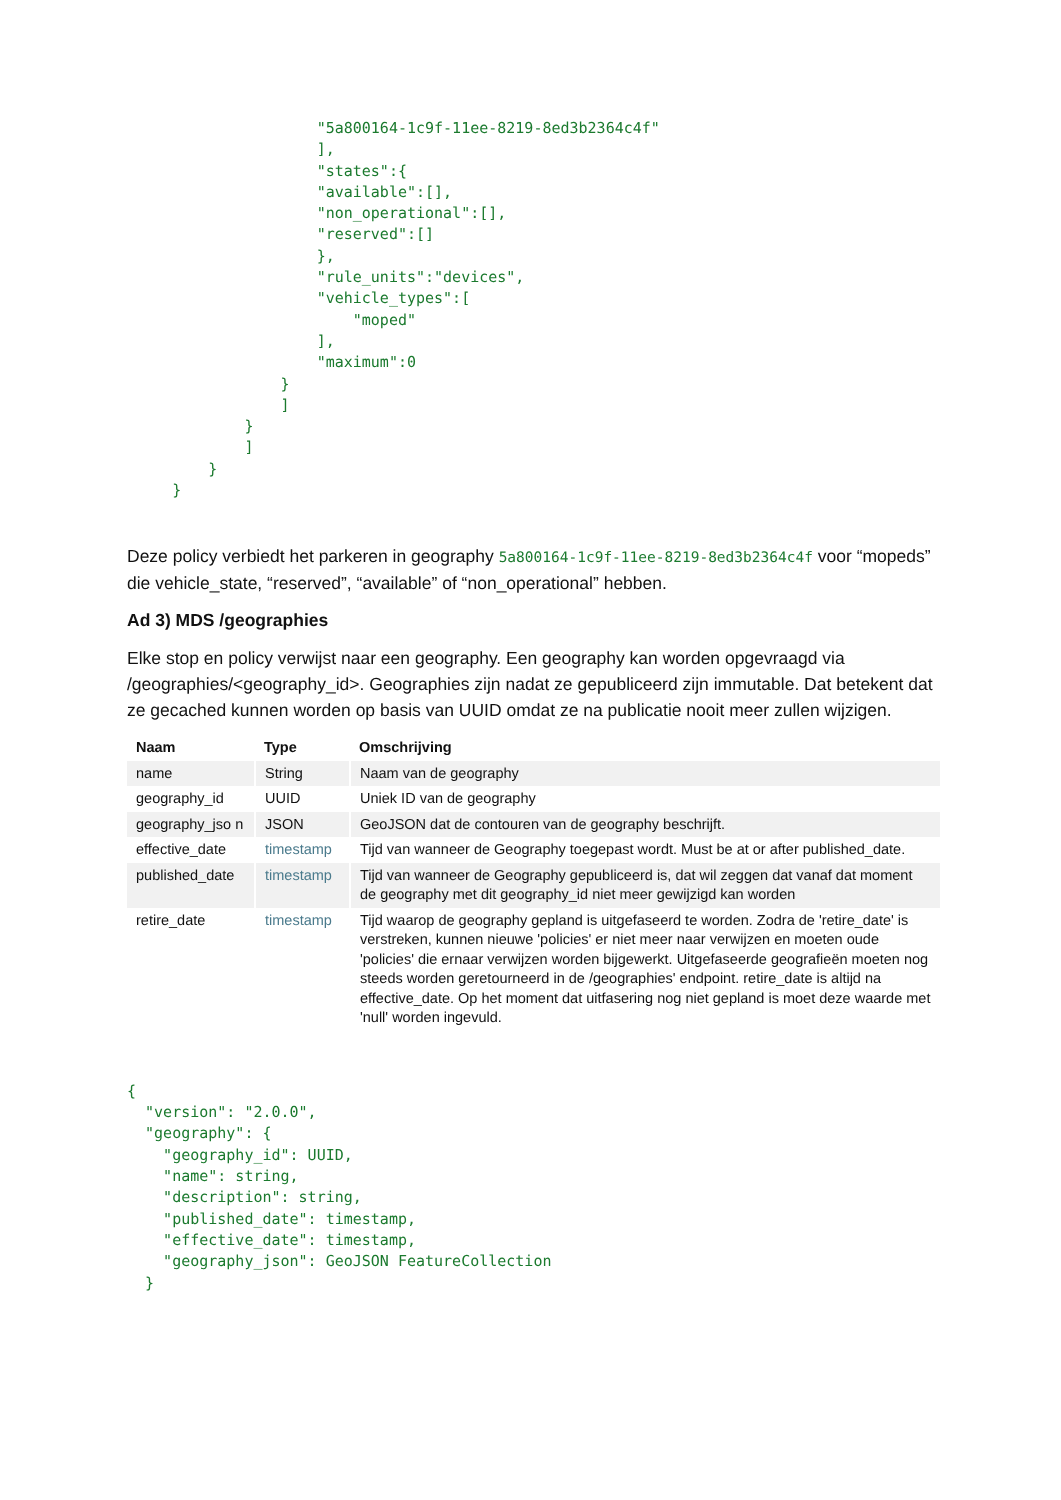"5a800164-1c9f-11ee-8219-8ed3b2364c4f"
                     ],
                     "states":{
                     "available":[],
                     "non_operational":[],
                     "reserved":[]
                     },
                     "rule_units":"devices",
                     "vehicle_types":[
                         "moped"
                     ],
                     "maximum":0
                 }
                 ]
             }
             ]
         }
     }
Deze policy verbiedt het parkeren in geography 5a800164-1c9f-11ee-8219-8ed3b2364c4f voor “mopeds” die vehicle_state, “reserved”, “available” of “non_operational” hebben.
Ad 3) MDS /geographies
Elke stop en policy verwijst naar een geography. Een geography kan worden opgevraagd via /geographies/<geography_id>. Geographies zijn nadat ze gepubliceerd zijn immutable. Dat betekent dat ze gecached kunnen worden op basis van UUID omdat ze na publicatie nooit meer zullen wijzigen.
| Naam | Type | Omschrijving |
| --- | --- | --- |
| name | String | Naam van de geography |
| geography_id | UUID | Uniek ID van de geography |
| geography_jso n | JSON | GeoJSON dat de contouren van de geography beschrijft. |
| effective_date | timestamp | Tijd van wanneer de Geography toegepast wordt. Must be at or after published_date. |
| published_date | timestamp | Tijd van wanneer de Geography gepubliceerd is, dat wil zeggen dat vanaf dat moment de geography met dit geography_id niet meer gewijzigd kan worden |
| retire_date | timestamp | Tijd waarop de geography gepland is uitgefaseerd te worden. Zodra de 'retire_date' is verstreken, kunnen nieuwe 'policies' er niet meer naar verwijzen en moeten oude 'policies' die ernaar verwijzen worden bijgewerkt. Uitgefaseerde geografieën moeten nog steeds worden geretourneerd in de /geographies' endpoint. retire_date is altijd na effective_date. Op het moment dat uitfasering nog niet gepland is moet deze waarde met 'null' worden ingevuld. |
{
  "version": "2.0.0",
  "geography": {
    "geography_id": UUID,
    "name": string,
    "description": string,
    "published_date": timestamp,
    "effective_date": timestamp,
    "geography_json": GeoJSON FeatureCollection
  }